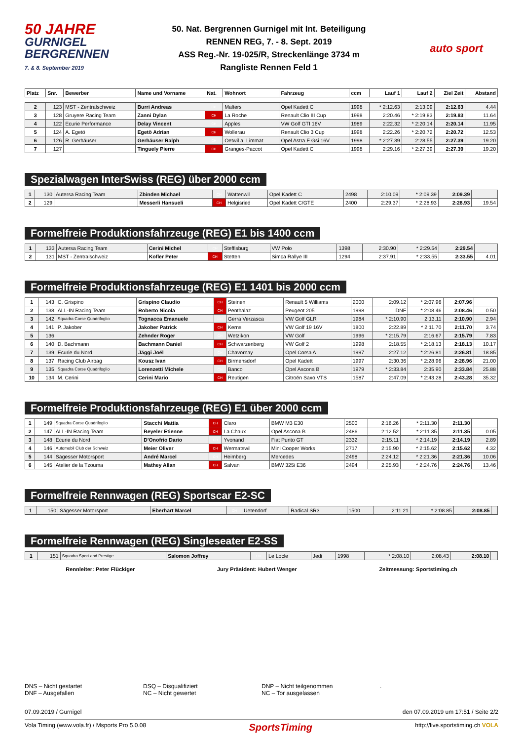50 JAHRE
GURNIGEL
BERGRENNEN
7. & 8. September 2019
50. Nat. Bergrennen Gurnigel mit Int. Beteiligung
RENNEN REG, 7. - 8. Sept. 2019
ASS Reg.-Nr. 19-025/R, Streckenlänge 3734 m
Rangliste Rennen Feld 1
auto sport
| Platz | Snr. | Bewerber | Name und Vorname | Nat. | Wohnort | Fahrzeug | ccm | Lauf 1 | Lauf 2 | Ziel Zeit | Abstand |
| --- | --- | --- | --- | --- | --- | --- | --- | --- | --- | --- | --- |
| 2 | 123 | MST - Zentralschweiz | Burri Andreas | CH | Malters | Opel Kadett C | 1998 | * 2:12.63 | 2:13.09 | 2:12.63 | 4.44 |
| 3 | 128 | Gruyere Racing Team | Zanni Dylan | CH | La Roche | Renault Clio III Cup | 1998 | 2:20.46 | * 2:19.83 | 2:19.83 | 11.64 |
| 4 | 122 | Ecurie Performance | Delay Vincent | CH | Apples | VW Golf GTI 16V | 1989 | 2:22.32 | * 2:20.14 | 2:20.14 | 11.95 |
| 5 | 124 | A. Egetö | Egetö Adrian | CH | Wollerau | Renault Clio 3 Cup | 1998 | 2:22.26 | * 2:20.72 | 2:20.72 | 12.53 |
| 6 | 126 | R. Gerhäuser | Gerhäuser Ralph | CH | Oetwil a. Limmat | Opel Astra F Gsi 16V | 1998 | * 2:27.39 | 2:28.55 | 2:27.39 | 19.20 |
| 7 | 127 | | Tinguely Pierre | CH | Granges-Paccot | Opel Kadett C | 1998 | 2:29.16 | * 2:27.39 | 2:27.39 | 19.20 |
Spezialwagen InterSwiss (REG) über 2000 ccm
| 1 | 130 | Autersa Racing Team | Zbinden Michael | CH | Wattenwil | Opel Kadett C | 2498 | 2:10.09 | * 2:09.39 | 2:09.39 | |
| 2 | 129 | | Messerli Hansueli | CH | Helgisried | Opel Kadett C/GTE | 2400 | 2:29.37 | * 2:28.93 | 2:28.93 | 19.54 |
Formelfreie Produktionsfahrzeuge (REG) E1 bis 1400 ccm
| 1 | 133 | Autersa Racing Team | Cerini Michel | CH | Steffisburg | VW Polo | 1398 | 2:30.90 | * 2:29.54 | 2:29.54 | |
| 2 | 131 | MST - Zentralschweiz | Kofler Peter | CH | Stetten | Simca Rallye III | 1294 | 2:37.91 | * 2:33.55 | 2:33.55 | 4.01 |
Formelfreie Produktionsfahrzeuge (REG) E1 1401 bis 2000 ccm
| 1 | 143 | C. Grispino | Grispino Claudio | CH | Steinen | Renault 5 Williams | 2000 | 2:09.12 | * 2:07.96 | 2:07.96 | |
| 2 | 138 | ALL-IN Racing Team | Roberto Nicola | CH | Penthalaz | Peugeot 205 | 1998 | DNF | * 2:08.46 | 2:08.46 | 0.50 |
| 3 | 142 | Squadra Corse Quadrifoglio | Tognacca Emanuele | CH | Gerra Verzasca | VW Golf GLR | 1984 | * 2:10.90 | 2:13.11 | 2:10.90 | 2.94 |
| 4 | 141 | P. Jakober | Jakober Patrick | CH | Kerns | VW Golf 19 16V | 1800 | 2:22.89 | * 2:11.70 | 2:11.70 | 3.74 |
| 5 | 136 | | Zehnder Roger | CH | Wetzikon | VW Golf | 1996 | * 2:15.79 | 2:16.67 | 2:15.79 | 7.83 |
| 6 | 140 | D. Bachmann | Bachmann Daniel | CH | Schwarzenberg | VW Golf 2 | 1998 | 2:18.55 | * 2:18.13 | 2:18.13 | 10.17 |
| 7 | 139 | Ecurie du Nord | Jäggi Joël | CH | Chavornay | Opel Corsa A | 1997 | 2:27.12 | * 2:26.81 | 2:26.81 | 18.85 |
| 8 | 137 | Racing Club Airbag | Kousz Ivan | CH | Birmensdorf | Opel Kadett | 1997 | 2:30.36 | * 2:28.96 | 2:28.96 | 21.00 |
| 9 | 135 | Squadra Corse Quadrifoglio | Lorenzetti Michele | CH | Banco | Opel Ascona B | 1979 | * 2:33.84 | 2:35.90 | 2:33.84 | 25.88 |
| 10 | 134 | M. Cerini | Cerini Mario | CH | Reutigen | Citroën Saxo VTS | 1587 | 2:47.09 | * 2:43.28 | 2:43.28 | 35.32 |
Formelfreie Produktionsfahrzeuge (REG) E1 über 2000 ccm
| 1 | 149 | Squadra Corse Quadrifoglio | Stacchi Mattia | CH | Claro | BMW M3 E30 | 2500 | 2:16.26 | * 2:11.30 | 2:11.30 | |
| 2 | 147 | ALL-IN Racing Team | Beyeler Etienne | CH | La Chaux | Opel Ascona B | 2486 | 2:12.52 | * 2:11.35 | 2:11.35 | 0.05 |
| 3 | 148 | Ecurie du Nord | D'Onofrio Dario | CH | Yvonand | Fiat Punto GT | 2332 | 2:15.11 | * 2:14.19 | 2:14.19 | 2.89 |
| 4 | 146 | Automobil Club der Schweiz | Meier Oliver | CH | Wermatswil | Mini Cooper Works | 2717 | 2:15.90 | * 2:15.62 | 2:15.62 | 4.32 |
| 5 | 144 | Sägesser Motorsport | André Marcel | CH | Heimberg | Mercedes | 2498 | 2:24.12 | * 2:21.36 | 2:21.36 | 10.06 |
| 6 | 145 | Atelier de la Tzouma | Mathey Allan | CH | Salvan | BMW 325i E36 | 2494 | 2:25.93 | * 2:24.76 | 2:24.76 | 13.46 |
Formelfreie Rennwagen (REG) Sportscar E2-SC
| 1 | 150 | Sägesser Motorsport | Eberhart Marcel | CH | Uetendorf | Radical SR3 | 1500 | 2:11.21 | * 2:08.85 | 2:08.85 | |
Formelfreie Rennwagen (REG) Singleseater E2-SS
| 1 | 151 | Squadra Sport and Prestige | Salomon Joffrey | CH | Le Locle | Jedi | 1998 | * 2:08.10 | 2:08.43 | 2:08.10 | |
Rennleiter: Peter Flückiger Jury Präsident: Hubert Wenger Zeitmessung: Sportstiming.ch
DNS – Nicht gestartet
DNF – Ausgefallen
DSQ – Disqualifiziert
NC – Nicht gewertet
DNP – Nicht teilgenommen
NC – Tor ausgelassen
.
07.09.2019 / Gurnigel den 07.09.2019 um 17:51 / Seite 2/2
Vola Timing (www.vola.fr) / Msports Pro 5.0.08 SportsTiming http://live.sportstiming.ch VOLA